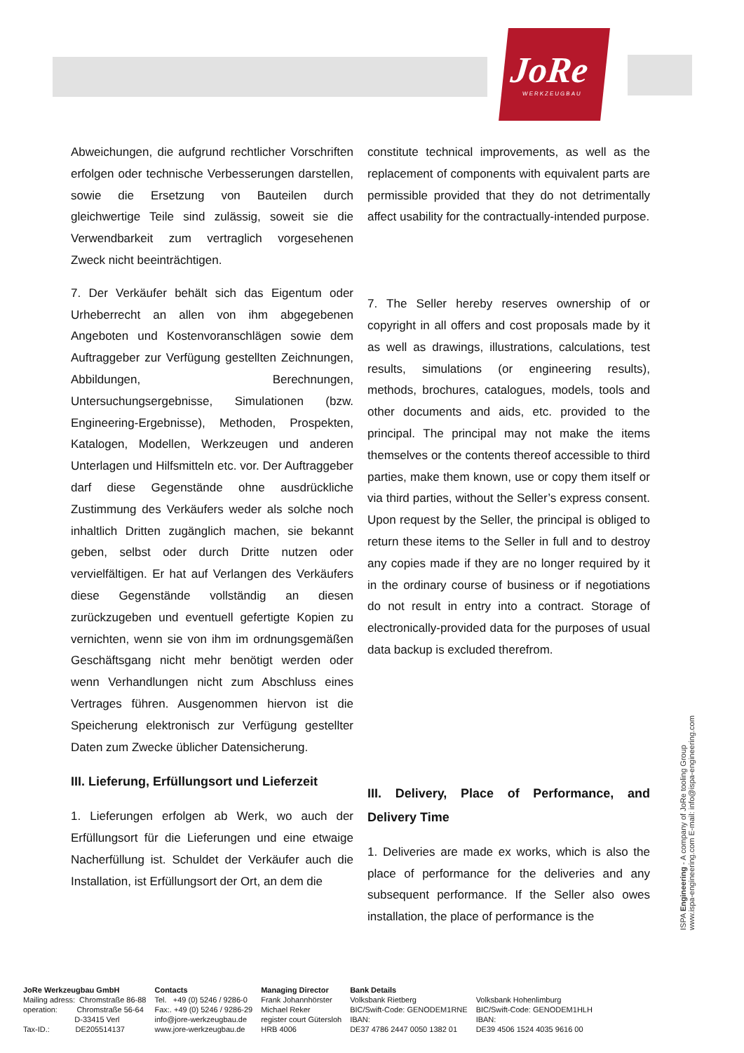JoRe
WERKZEUGBAU
Abweichungen, die aufgrund rechtlicher Vorschriften erfolgen oder technische Verbesserungen darstellen, sowie die Ersetzung von Bauteilen durch gleichwertige Teile sind zulässig, soweit sie die Verwendbarkeit zum vertraglich vorgesehenen Zweck nicht beeinträchtigen.
7. Der Verkäufer behält sich das Eigentum oder Urheberrecht an allen von ihm abgegebenen Angeboten und Kostenvoranschlägen sowie dem Auftraggeber zur Verfügung gestellten Zeichnungen, Abbildungen, Berechnungen, Untersuchungsergebnisse, Simulationen (bzw. Engineering-Ergebnisse), Methoden, Prospekten, Katalogen, Modellen, Werkzeugen und anderen Unterlagen und Hilfsmitteln etc. vor. Der Auftraggeber darf diese Gegenstände ohne ausdrückliche Zustimmung des Verkäufers weder als solche noch inhaltlich Dritten zugänglich machen, sie bekannt geben, selbst oder durch Dritte nutzen oder vervielfältigen. Er hat auf Verlangen des Verkäufers diese Gegenstände vollständig an diesen zurückzugeben und eventuell gefertigte Kopien zu vernichten, wenn sie von ihm im ordnungsgemäßen Geschäftsgang nicht mehr benötigt werden oder wenn Verhandlungen nicht zum Abschluss eines Vertrages führen. Ausgenommen hiervon ist die Speicherung elektronisch zur Verfügung gestellter Daten zum Zwecke üblicher Datensicherung.
III. Lieferung, Erfüllungsort und Lieferzeit
1. Lieferungen erfolgen ab Werk, wo auch der Erfüllungsort für die Lieferungen und eine etwaige Nacherfüllung ist. Schuldet der Verkäufer auch die Installation, ist Erfüllungsort der Ort, an dem die
constitute technical improvements, as well as the replacement of components with equivalent parts are permissible provided that they do not detrimentally affect usability for the contractually-intended purpose.
7. The Seller hereby reserves ownership of or copyright in all offers and cost proposals made by it as well as drawings, illustrations, calculations, test results, simulations (or engineering results), methods, brochures, catalogues, models, tools and other documents and aids, etc. provided to the principal. The principal may not make the items themselves or the contents thereof accessible to third parties, make them known, use or copy them itself or via third parties, without the Seller’s express consent. Upon request by the Seller, the principal is obliged to return these items to the Seller in full and to destroy any copies made if they are no longer required by it in the ordinary course of business or if negotiations do not result in entry into a contract. Storage of electronically-provided data for the purposes of usual data backup is excluded therefrom.
III. Delivery, Place of Performance, and Delivery Time
1. Deliveries are made ex works, which is also the place of performance for the deliveries and any subsequent performance. If the Seller also owes installation, the place of performance is the
ISPA Engineering - A company of JoRe tooling Group
www.ispa-engineering.com E-mail: info@ispa-engineering.com
JoRe Werkzeugbau GmbH Mailing adress: Chromstraße 86-88 operation: Chromstraße 56-64 D-33415 Verl Tax-ID.: DE205514137
Contacts Tel. +49 (0) 5246 / 9286-0 Fax:. +49 (0) 5246 / 9286-29 info@jore-werkzeugbau.de www.jore-werkzeugbau.de
Managing Director Frank Johannhörster Michael Reker register court Gütersloh HRB 4006
Bank Details Volksbank Rietberg BIC/Swift-Code: GENODEM1RNE IBAN: DE37 4786 2447 0050 1382 01
Volksbank Hohenlimburg BIC/Swift-Code: GENODEM1HLH IBAN: DE39 4506 1524 4035 9616 00